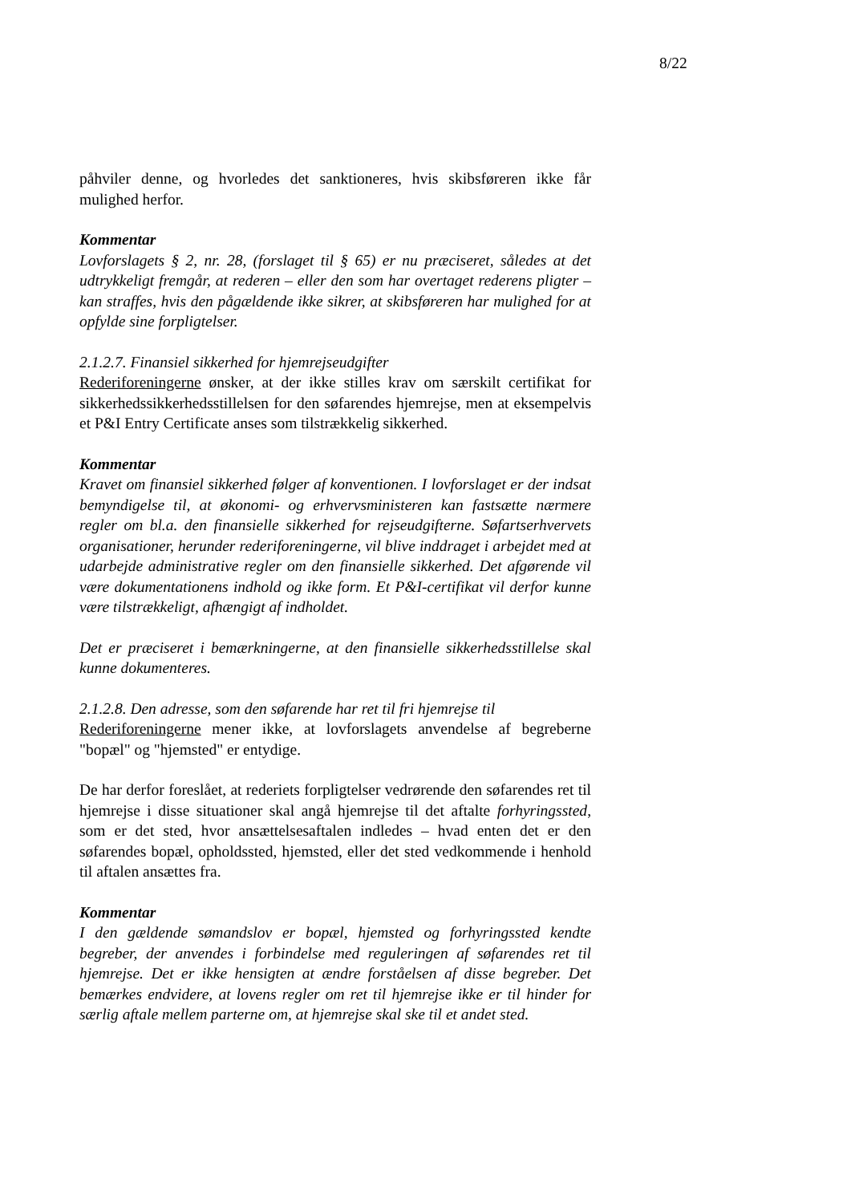8/22
påhviler denne, og hvorledes det sanktioneres, hvis skibsføreren ikke får mulighed herfor.
Kommentar
Lovforslagets § 2, nr. 28, (forslaget til § 65) er nu præciseret, således at det udtrykkeligt fremgår, at rederen – eller den som har overtaget rederens pligter – kan straffes, hvis den pågældende ikke sikrer, at skibsføreren har mulighed for at opfylde sine forpligtelser.
2.1.2.7. Finansiel sikkerhed for hjemrejseudgifter
Rederiforeningerne ønsker, at der ikke stilles krav om særskilt certifikat for sikkerhedssikkerhedsstillelsen for den søfarendes hjemrejse, men at eksempelvis et P&I Entry Certificate anses som tilstrækkelig sikkerhed.
Kommentar
Kravet om finansiel sikkerhed følger af konventionen. I lovforslaget er der indsat bemyndigelse til, at økonomi- og erhvervsministeren kan fastsætte nærmere regler om bl.a. den finansielle sikkerhed for rejseudgifterne. Søfartserhvervets organisationer, herunder rederiforeningerne, vil blive inddraget i arbejdet med at udarbejde administrative regler om den finansielle sikkerhed. Det afgørende vil være dokumentationens indhold og ikke form. Et P&I-certifikat vil derfor kunne være tilstrækkeligt, afhængigt af indholdet.
Det er præciseret i bemærkningerne, at den finansielle sikkerhedsstillelse skal kunne dokumenteres.
2.1.2.8. Den adresse, som den søfarende har ret til fri hjemrejse til
Rederiforeningerne mener ikke, at lovforslagets anvendelse af begreberne "bopæl" og "hjemsted" er entydige.
De har derfor foreslået, at rederiets forpligtelser vedrørende den søfarendes ret til hjemrejse i disse situationer skal angå hjemrejse til det aftalte forhyringssted, som er det sted, hvor ansættelsesaftalen indledes – hvad enten det er den søfarendes bopæl, opholdssted, hjemsted, eller det sted vedkommende i henhold til aftalen ansættes fra.
Kommentar
I den gældende sømandslov er bopæl, hjemsted og forhyringssted kendte begreber, der anvendes i forbindelse med reguleringen af søfarendes ret til hjemrejse. Det er ikke hensigten at ændre forståelsen af disse begreber. Det bemærkes endvidere, at lovens regler om ret til hjemrejse ikke er til hinder for særlig aftale mellem parterne om, at hjemrejse skal ske til et andet sted.